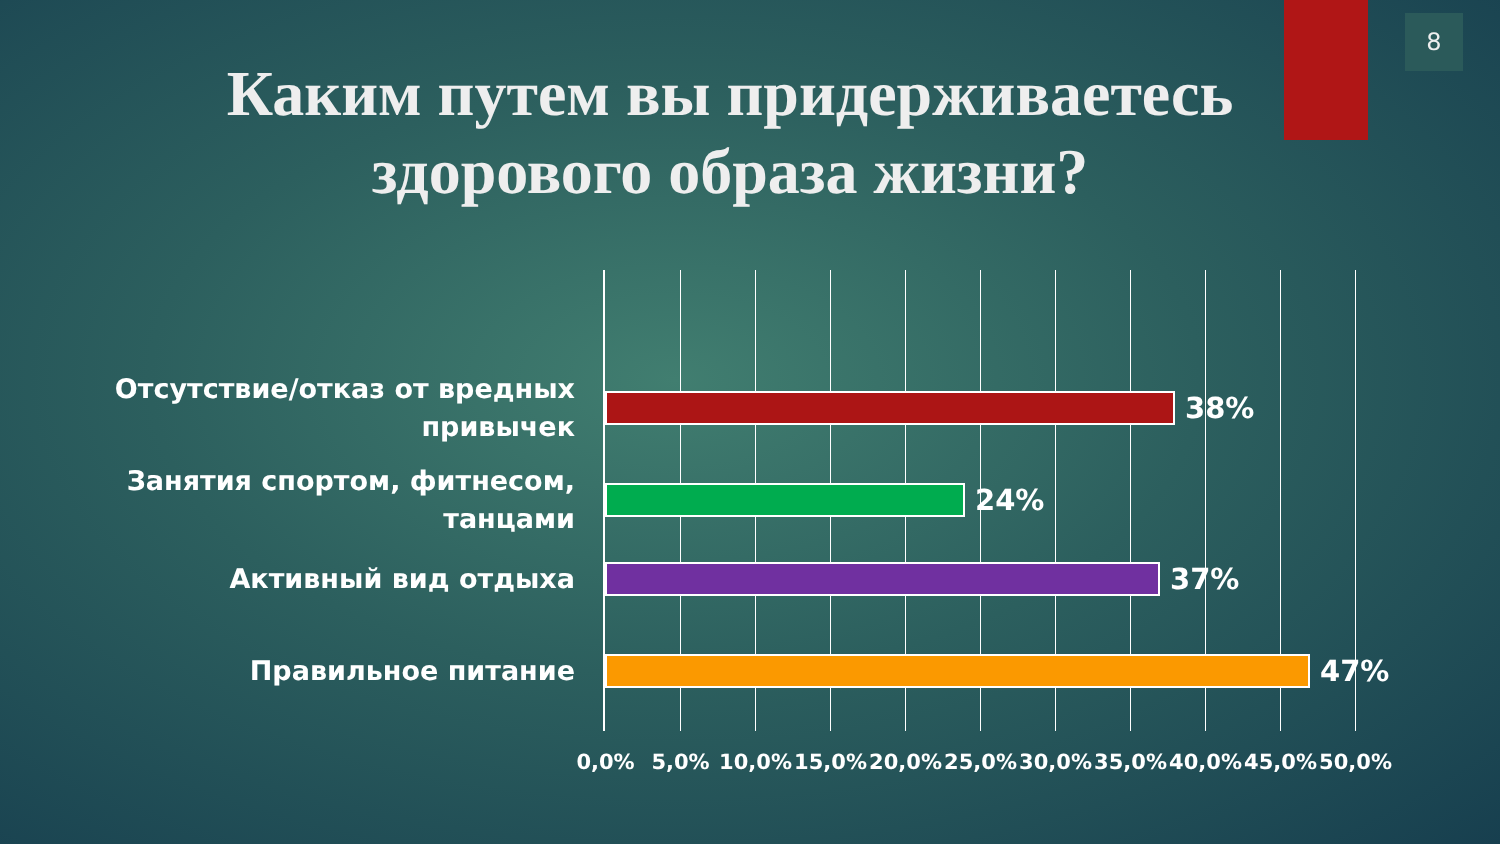8
Каким путем вы придерживаетесь
здорового образа жизни?
Отсутствие/отказ от вредных привычек
38%
Занятия спортом, фитнесом, танцами
24%
Активный вид отдыха
37%
Правильное питание
47%
0,0% 5,0% 10,0% 15,0% 20,0% 25,0% 30,0% 35,0% 40,0% 45,0% 50,0%